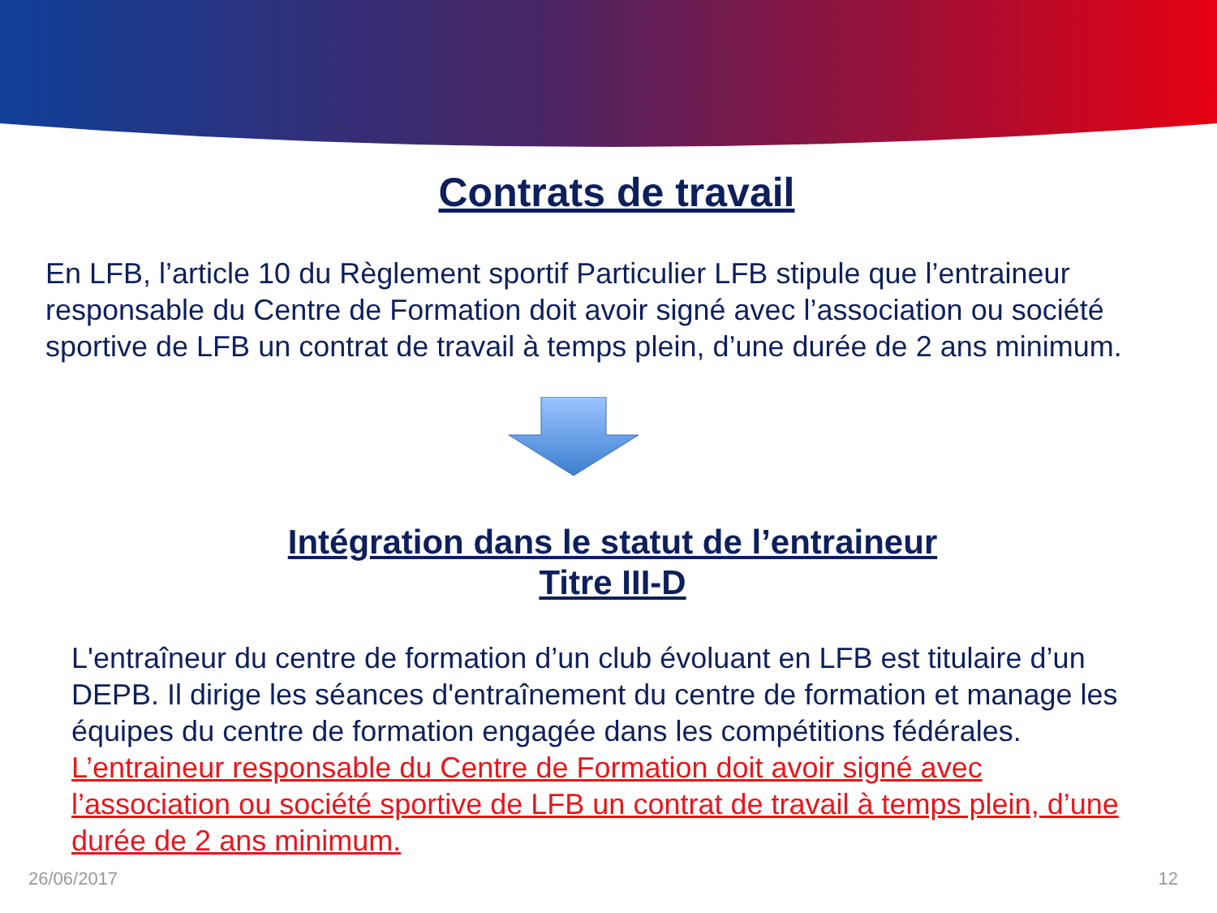Contrats de travail
En LFB, l’article 10 du Règlement sportif Particulier LFB stipule que l’entraineur responsable du Centre de Formation doit avoir signé avec l’association ou société sportive de LFB un contrat de travail à temps plein, d’une durée de 2 ans minimum.
Intégration dans le statut de l’entraineur
Titre III-D
L'entraîneur du centre de formation d’un club évoluant en LFB est titulaire d’un DEPB. Il dirige les séances d'entraînement du centre de formation et manage les équipes du centre de formation engagée dans les compétitions fédérales. L’entraineur responsable du Centre de Formation doit avoir signé avec l’association ou société sportive de LFB un contrat de travail à temps plein, d’une durée de 2 ans minimum.
26/06/2017 12